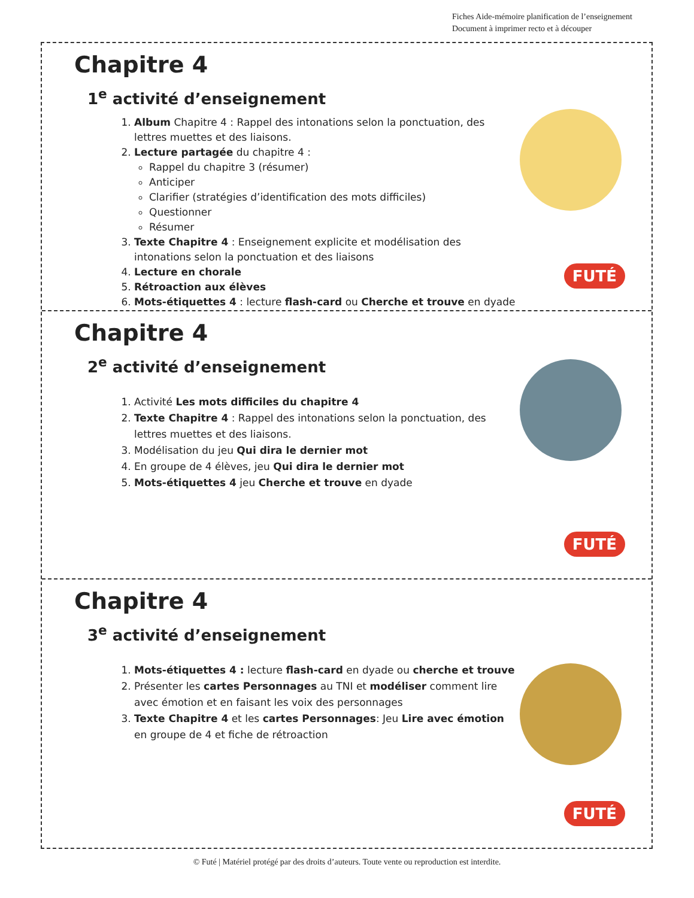Fiches Aide-mémoire planification de l’enseignement
Document à imprimer recto et à découper
Chapitre 4
1<sup>e</sup> activité d’enseignement
1. Album Chapitre 4 : Rappel des intonations selon la ponctuation, des lettres muettes et des liaisons.
2. Lecture partagée du chapitre 4 :
Rappel du chapitre 3 (résumer)
Anticiper
Clarifier (stratégies d’identification des mots difficiles)
Questionner
Résumer
3. Texte Chapitre 4 : Enseignement explicite et modélisation des intonations selon la ponctuation et des liaisons
4. Lecture en chorale
5. Rétroaction aux élèves
6. Mots-étiquettes 4 : lecture flash-card ou Cherche et trouve en dyade
FUTÉ
Chapitre 4
2<sup>e</sup> activité d’enseignement
1. Activité Les mots difficiles du chapitre 4
2. Texte Chapitre 4 : Rappel des intonations selon la ponctuation, des lettres muettes et des liaisons.
3. Modélisation du jeu Qui dira le dernier mot
4. En groupe de 4 élèves, jeu Qui dira le dernier mot
5. Mots-étiquettes 4 jeu Cherche et trouve en dyade
FUTÉ
Chapitre 4
3<sup>e</sup> activité d’enseignement
1. Mots-étiquettes 4 : lecture flash-card en dyade ou cherche et trouve
2. Présenter les cartes Personnages au TNI et modéliser comment lire avec émotion et en faisant les voix des personnages
3. Texte Chapitre 4 et les cartes Personnages: Jeu Lire avec émotion en groupe de 4 et fiche de rétroaction
FUTÉ
© Futé | Matériel protégé par des droits d’auteurs. Toute vente ou reproduction est interdite.